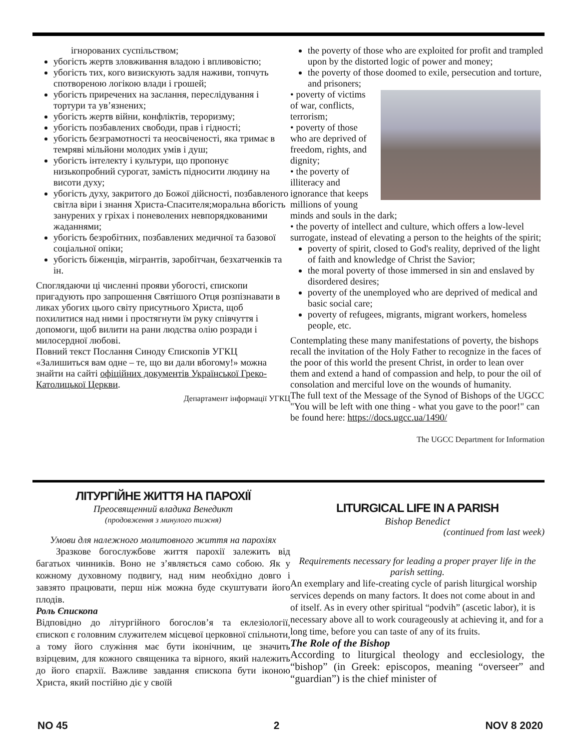ігнорованих суспільством;
убогість жертв зловживання владою і впливовістю;
убогість тих, кого визискують задля наживи, топчуть спотвореною логікою влади і грошей;
убогість приречених на заслання, переслідування і тортури та ув’язнених;
убогість жертв війни, конфліктів, тероризму;
убогість позбавлених свободи, прав і гідності;
убогість безграмотності та неосвіченості, яка тримає в темряві мільйони молодих умів і душ;
убогість інтелекту і культури, що пропонує низькопробний сурогат, замість підносити людину на висоти духу;
убогість духу, закритого до Божої дійсності, позбавленого світла віри і знання Христа-Спасителя;моральна вбогість занурених у гріхах і поневолених невпорядкованими жаданнями;
убогість безробітних, позбавлених медичної та базової соціальної опіки;
убогість біженців, мігрантів, заробітчан, безхатченків та ін.
Споглядаючи ці численні прояви убогості, єпископи пригадують про запрошення Святішого Отця розпізнавати в ликах убогих цього світу присутнього Христа, щоб похилитися над ними і простягнути їм руку співчуття і допомоги, щоб вилити на рани людства олію розради і милосердної любові.
Повний текст Послання Синоду Єпископів УГКЦ «Залишиться вам одне – те, що ви дали вбогому!» можна знайти на сайті офіційних документів Української Греко-Католицької Церкви.
Департамент інформації УГКЦ
the poverty of those who are exploited for profit and trampled upon by the distorted logic of power and money;
the poverty of those doomed to exile, persecution and torture, and prisoners;
• poverty of victims of war, conflicts, terrorism;
• poverty of those who are deprived of freedom, rights, and dignity;
• the poverty of illiteracy and ignorance that keeps millions of young minds and souls in the dark;
• the poverty of intellect and culture, which offers a low-level surrogate, instead of elevating a person to the heights of the spirit;
poverty of spirit, closed to God's reality, deprived of the light of faith and knowledge of Christ the Savior;
the moral poverty of those immersed in sin and enslaved by disordered desires;
poverty of the unemployed who are deprived of medical and basic social care;
poverty of refugees, migrants, migrant workers, homeless people, etc.
Contemplating these many manifestations of poverty, the bishops recall the invitation of the Holy Father to recognize in the faces of the poor of this world the present Christ, in order to lean over them and extend a hand of compassion and help, to pour the oil of consolation and merciful love on the wounds of humanity.
The full text of the Message of the Synod of Bishops of the UGCC "You will be left with one thing - what you gave to the poor!" can be found here: https://docs.ugcc.ua/1490/
The UGCC Department for Information
ЛІТУРГІЙНЕ ЖИТТЯ НА ПАРОХІЇ
Преосвященний владика Венедикт
(продовження з минулого тижня)
Умови для належного молитовного життя на парохіях
Зразкове богослужбове життя парохії залежить від багатьох чинників. Воно не з’являється само собою. Як у кожному духовному подвигу, над ним необхідно довго і завзято працювати, перш ніж можна буде скуштувати його плодів.
Роль Єпископа
Відповідно до літургійного богослов’я та еклезіології, єпископ є головним служителем місцевої церковної спільноти, а тому його служіння має бути іконічним, це значить взірцевим, для кожного священика та вірного, який належить до його єпархії. Важливе завдання єпископа бути іконою Христа, який постійно діє у своїй
LITURGICAL LIFE IN A PARISH
Bishop Benedict
(continued from last week)
Requirements necessary for leading a proper prayer life in the parish setting.
An exemplary and life-creating cycle of parish liturgical worship services depends on many factors. It does not come about in and of itself. As in every other spiritual “podvih” (ascetic labor), it is necessary above all to work courageously at achieving it, and for a long time, before you can taste of any of its fruits.
The Role of the Bishop
According to liturgical theology and ecclesiology, the “bishop” (in Greek: episcopos, meaning “overseer” and “guardian”) is the chief minister of
NO 45 2 NOV 8 2020